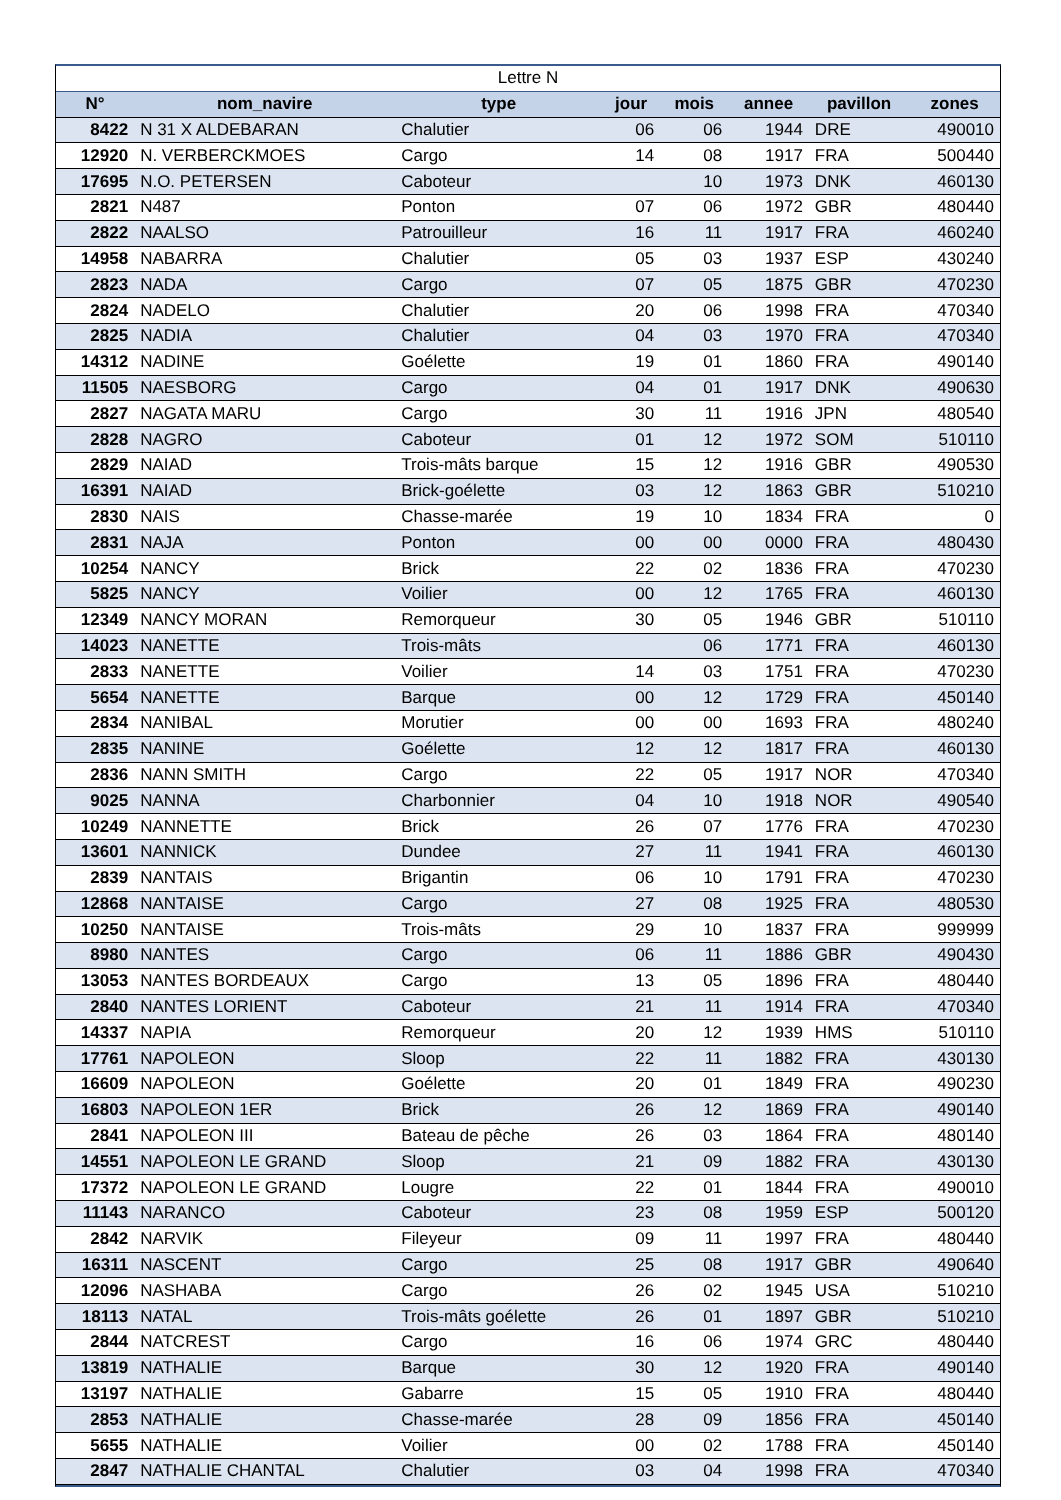| Lettre N | | | | | | | |
| --- | --- | --- | --- | --- | --- | --- | --- |
| N° | nom_navire | type | jour | mois | annee | pavillon | zones |
| 8422 | N 31 X ALDEBARAN | Chalutier | 06 | 06 | 1944 | DRE | 490010 |
| 12920 | N. VERBERCKMOES | Cargo | 14 | 08 | 1917 | FRA | 500440 |
| 17695 | N.O. PETERSEN | Caboteur | | 10 | 1973 | DNK | 460130 |
| 2821 | N487 | Ponton | 07 | 06 | 1972 | GBR | 480440 |
| 2822 | NAALSO | Patrouilleur | 16 | 11 | 1917 | FRA | 460240 |
| 14958 | NABARRA | Chalutier | 05 | 03 | 1937 | ESP | 430240 |
| 2823 | NADA | Cargo | 07 | 05 | 1875 | GBR | 470230 |
| 2824 | NADELO | Chalutier | 20 | 06 | 1998 | FRA | 470340 |
| 2825 | NADIA | Chalutier | 04 | 03 | 1970 | FRA | 470340 |
| 14312 | NADINE | Goélette | 19 | 01 | 1860 | FRA | 490140 |
| 11505 | NAESBORG | Cargo | 04 | 01 | 1917 | DNK | 490630 |
| 2827 | NAGATA MARU | Cargo | 30 | 11 | 1916 | JPN | 480540 |
| 2828 | NAGRO | Caboteur | 01 | 12 | 1972 | SOM | 510110 |
| 2829 | NAIAD | Trois-mâts barque | 15 | 12 | 1916 | GBR | 490530 |
| 16391 | NAIAD | Brick-goélette | 03 | 12 | 1863 | GBR | 510210 |
| 2830 | NAIS | Chasse-marée | 19 | 10 | 1834 | FRA | 0 |
| 2831 | NAJA | Ponton | 00 | 00 | 0000 | FRA | 480430 |
| 10254 | NANCY | Brick | 22 | 02 | 1836 | FRA | 470230 |
| 5825 | NANCY | Voilier | 00 | 12 | 1765 | FRA | 460130 |
| 12349 | NANCY MORAN | Remorqueur | 30 | 05 | 1946 | GBR | 510110 |
| 14023 | NANETTE | Trois-mâts | | 06 | 1771 | FRA | 460130 |
| 2833 | NANETTE | Voilier | 14 | 03 | 1751 | FRA | 470230 |
| 5654 | NANETTE | Barque | 00 | 12 | 1729 | FRA | 450140 |
| 2834 | NANIBAL | Morutier | 00 | 00 | 1693 | FRA | 480240 |
| 2835 | NANINE | Goélette | 12 | 12 | 1817 | FRA | 460130 |
| 2836 | NANN SMITH | Cargo | 22 | 05 | 1917 | NOR | 470340 |
| 9025 | NANNA | Charbonnier | 04 | 10 | 1918 | NOR | 490540 |
| 10249 | NANNETTE | Brick | 26 | 07 | 1776 | FRA | 470230 |
| 13601 | NANNICK | Dundee | 27 | 11 | 1941 | FRA | 460130 |
| 2839 | NANTAIS | Brigantin | 06 | 10 | 1791 | FRA | 470230 |
| 12868 | NANTAISE | Cargo | 27 | 08 | 1925 | FRA | 480530 |
| 10250 | NANTAISE | Trois-mâts | 29 | 10 | 1837 | FRA | 999999 |
| 8980 | NANTES | Cargo | 06 | 11 | 1886 | GBR | 490430 |
| 13053 | NANTES BORDEAUX | Cargo | 13 | 05 | 1896 | FRA | 480440 |
| 2840 | NANTES LORIENT | Caboteur | 21 | 11 | 1914 | FRA | 470340 |
| 14337 | NAPIA | Remorqueur | 20 | 12 | 1939 | HMS | 510110 |
| 17761 | NAPOLEON | Sloop | 22 | 11 | 1882 | FRA | 430130 |
| 16609 | NAPOLEON | Goélette | 20 | 01 | 1849 | FRA | 490230 |
| 16803 | NAPOLEON 1ER | Brick | 26 | 12 | 1869 | FRA | 490140 |
| 2841 | NAPOLEON III | Bateau de pêche | 26 | 03 | 1864 | FRA | 480140 |
| 14551 | NAPOLEON LE GRAND | Sloop | 21 | 09 | 1882 | FRA | 430130 |
| 17372 | NAPOLEON LE GRAND | Lougre | 22 | 01 | 1844 | FRA | 490010 |
| 11143 | NARANCO | Caboteur | 23 | 08 | 1959 | ESP | 500120 |
| 2842 | NARVIK | Fileyeur | 09 | 11 | 1997 | FRA | 480440 |
| 16311 | NASCENT | Cargo | 25 | 08 | 1917 | GBR | 490640 |
| 12096 | NASHABA | Cargo | 26 | 02 | 1945 | USA | 510210 |
| 18113 | NATAL | Trois-mâts goélette | 26 | 01 | 1897 | GBR | 510210 |
| 2844 | NATCREST | Cargo | 16 | 06 | 1974 | GRC | 480440 |
| 13819 | NATHALIE | Barque | 30 | 12 | 1920 | FRA | 490140 |
| 13197 | NATHALIE | Gabarre | 15 | 05 | 1910 | FRA | 480440 |
| 2853 | NATHALIE | Chasse-marée | 28 | 09 | 1856 | FRA | 450140 |
| 5655 | NATHALIE | Voilier | 00 | 02 | 1788 | FRA | 450140 |
| 2847 | NATHALIE CHANTAL | Chalutier | 03 | 04 | 1998 | FRA | 470340 |